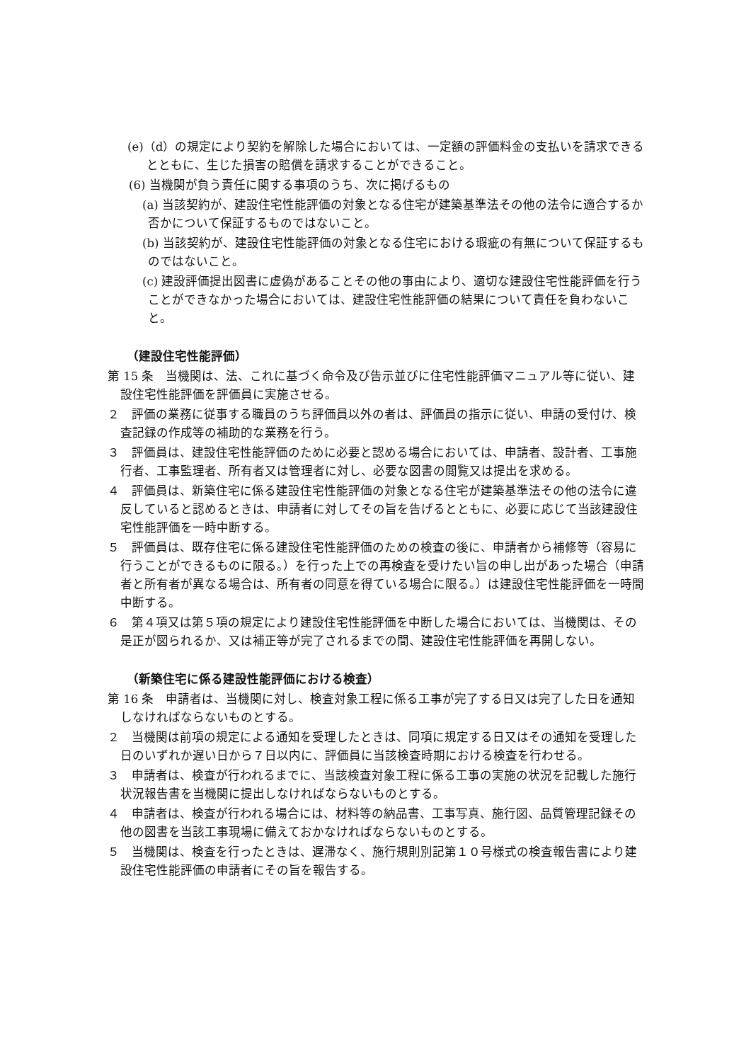(e)（d）の規定により契約を解除した場合においては、一定額の評価料金の支払いを請求できるとともに、生じた損害の賠償を請求することができること。
(6) 当機関が負う責任に関する事項のうち、次に掲げるもの
(a) 当該契約が、建設住宅性能評価の対象となる住宅が建築基準法その他の法令に適合するか否かについて保証するものではないこと。
(b) 当該契約が、建設住宅性能評価の対象となる住宅における瑕疵の有無について保証するものではないこと。
(c) 建設評価提出図書に虚偽があることその他の事由により、適切な建設住宅性能評価を行うことができなかった場合においては、建設住宅性能評価の結果について責任を負わないこと。
（建設住宅性能評価）
第 15 条　当機関は、法、これに基づく命令及び告示並びに住宅性能評価マニュアル等に従い、建設住宅性能評価を評価員に実施させる。
２　評価の業務に従事する職員のうち評価員以外の者は、評価員の指示に従い、申請の受付け、検査記録の作成等の補助的な業務を行う。
３　評価員は、建設住宅性能評価のために必要と認める場合においては、申請者、設計者、工事施行者、工事監理者、所有者又は管理者に対し、必要な図書の閲覧又は提出を求める。
４　評価員は、新築住宅に係る建設住宅性能評価の対象となる住宅が建築基準法その他の法令に違反していると認めるときは、申請者に対してその旨を告げるとともに、必要に応じて当該建設住宅性能評価を一時中断する。
５　評価員は、既存住宅に係る建設住宅性能評価のための検査の後に、申請者から補修等（容易に行うことができるものに限る。）を行った上での再検査を受けたい旨の申し出があった場合（申請者と所有者が異なる場合は、所有者の同意を得ている場合に限る。）は建設住宅性能評価を一時間中断する。
６　第４項又は第５項の規定により建設住宅性能評価を中断した場合においては、当機関は、その是正が図られるか、又は補正等が完了されるまでの間、建設住宅性能評価を再開しない。
（新築住宅に係る建設性能評価における検査）
第 16 条　申請者は、当機関に対し、検査対象工程に係る工事が完了する日又は完了した日を通知しなければならないものとする。
２　当機関は前項の規定による通知を受理したときは、同項に規定する日又はその通知を受理した日のいずれか遅い日から７日以内に、評価員に当該検査時期における検査を行わせる。
３　申請者は、検査が行われるまでに、当該検査対象工程に係る工事の実施の状況を記載した施行状況報告書を当機関に提出しなければならないものとする。
４　申請者は、検査が行われる場合には、材料等の納品書、工事写真、施行図、品質管理記録その他の図書を当該工事現場に備えておかなければならないものとする。
５　当機関は、検査を行ったときは、遅滞なく、施行規則別記第１０号様式の検査報告書により建設住宅性能評価の申請者にその旨を報告する。